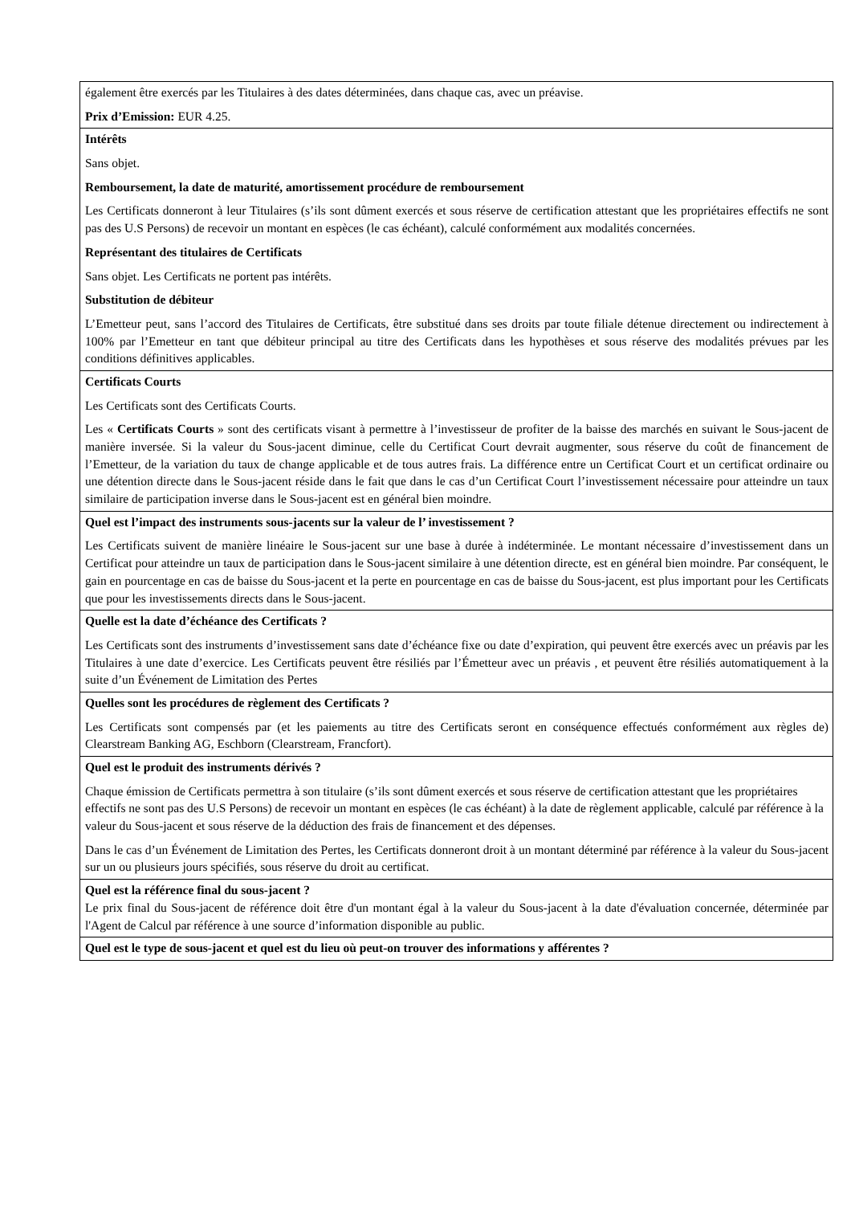| également être exercés par les Titulaires à des dates déterminées, dans chaque cas, avec un préavise. Prix d’Emission: EUR 4.25. |
| Intérêts Sans objet. Remboursement, la date de maturité, amortissement procédure de remboursement Les Certificats donneront à leur Titulaires (s’ils sont dûment exercés et sous réserve de certification attestant que les propriétaires effectifs ne sont pas des U.S Persons) de recevoir un montant en espèces (le cas échéant), calculé conformément aux modalités concernées. Représentant des titulaires de Certificats Sans objet. Les Certificats ne portent pas intérêts. Substitution de débiteur L’Emetteur peut, sans l’accord des Titulaires de Certificats, être substitué dans ses droits par toute filiale détenue directement ou indirectement à 100% par l’Emetteur en tant que débiteur principal au titre des Certificats dans les hypothèses et sous réserve des modalités prévues par les conditions définitives applicables. |
| Certificats Courts Les Certificats sont des Certificats Courts. Les « Certificats Courts » sont des certificats visant à permettre à l’investisseur de profiter de la baisse des marchés en suivant le Sous-jacent de manière inversée. Si la valeur du Sous-jacent diminue, celle du Certificat Court devrait augmenter, sous réserve du coût de financement de l’Emetteur, de la variation du taux de change applicable et de tous autres frais. La différence entre un Certificat Court et un certificat ordinaire ou une détention directe dans le Sous-jacent réside dans le fait que dans le cas d’un Certificat Court l’investissement nécessaire pour atteindre un taux similaire de participation inverse dans le Sous-jacent est en général bien moindre. |
| Quel est l’impact des instruments sous-jacents sur la valeur de l’ investissement ? Les Certificats suivent de manière linéaire le Sous-jacent sur une base à durée à indéterminée. Le montant nécessaire d’investissement dans un Certificat pour atteindre un taux de participation dans le Sous-jacent similaire à une détention directe, est en général bien moindre. Par conséquent, le gain en pourcentage en cas de baisse du Sous-jacent et la perte en pourcentage en cas de baisse du Sous-jacent, est plus important pour les Certificats que pour les investissements directs dans le Sous-jacent. |
| Quelle est la date d’échéance des Certificats ? Les Certificats sont des instruments d’investissement sans date d’échéance fixe ou date d’expiration, qui peuvent être exercés avec un préavis par les Titulaires à une date d’exercice. Les Certificats peuvent être résiliés par l’Émetteur avec un préavis , et peuvent être résiliés automatiquement à la suite d’un Événement de Limitation des Pertes |
| Quelles sont les procédures de règlement des Certificats ? Les Certificats sont compensés par (et les paiements au titre des Certificats seront en conséquence effectués conformément aux règles de) Clearstream Banking AG, Eschborn (Clearstream, Francfort). |
| Quel est le produit des instruments dérivés ? Chaque émission de Certificats permettra à son titulaire (s’ils sont dûment exercés et sous réserve de certification attestant que les propriétaires effectifs ne sont pas des U.S Persons) de recevoir un montant en espèces (le cas échéant) à la date de règlement applicable, calculé par référence à la valeur du Sous-jacent et sous réserve de la déduction des frais de financement et des dépenses. Dans le cas d’un Événement de Limitation des Pertes, les Certificats donneront droit à un montant déterminé par référence à la valeur du Sous-jacent sur un ou plusieurs jours spécifiés, sous réserve du droit au certificat. |
| Quel est la référence final du sous-jacent ? Le prix final du Sous-jacent de référence doit être d'un montant égal à la valeur du Sous-jacent à la date d'évaluation concernée, déterminée par l'Agent de Calcul par référence à une source d’information disponible au public. |
| Quel est le type de sous-jacent et quel est du lieu où peut-on trouver des informations y afférentes ? |